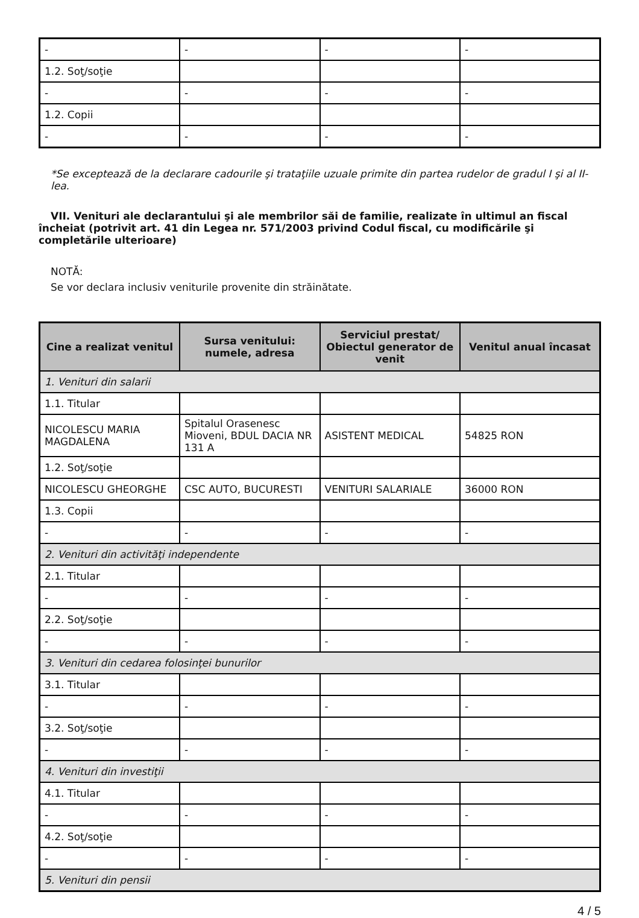| - | - | - | - |
| 1.2. Soţ/soţie | | | |
| - | - | - | - |
| 1.2. Copii | | | |
| - | - | - | - |
*Se exceptează de la declarare cadourile şi trataţiile uzuale primite din partea rudelor de gradul I şi al II-lea.
VII. Venituri ale declarantului şi ale membrilor săi de familie, realizate în ultimul an fiscal încheiat (potrivit art. 41 din Legea nr. 571/2003 privind Codul fiscal, cu modificările şi completările ulterioare)
NOTĂ:
Se vor declara inclusiv veniturile provenite din străinătate.
| Cine a realizat venitul | Sursa venitului: numele, adresa | Serviciul prestat/ Obiectul generator de venit | Venitul anual încasat |
| --- | --- | --- | --- |
| 1. Venituri din salarii | | | |
| 1.1. Titular | | | |
| NICOLESCU MARIA MAGDALENA | Spitalul Orasenesc Mioveni, BDUL DACIA NR 131 A | ASISTENT MEDICAL | 54825 RON |
| 1.2. Soţ/soţie | | | |
| NICOLESCU GHEORGHE | CSC AUTO, BUCURESTI | VENITURI SALARIALE | 36000 RON |
| 1.3. Copii | | | |
| - | - | - | - |
| 2. Venituri din activităţi independente | | | |
| 2.1. Titular | | | |
| - | - | - | - |
| 2.2. Soţ/soţie | | | |
| - | - | - | - |
| 3. Venituri din cedarea folosinţei bunurilor | | | |
| 3.1. Titular | | | |
| - | - | - | - |
| 3.2. Soţ/soţie | | | |
| - | - | - | - |
| 4. Venituri din investiţii | | | |
| 4.1. Titular | | | |
| - | - | - | - |
| 4.2. Soţ/soţie | | | |
| - | - | - | - |
| 5. Venituri din pensii | | | |
4 / 5